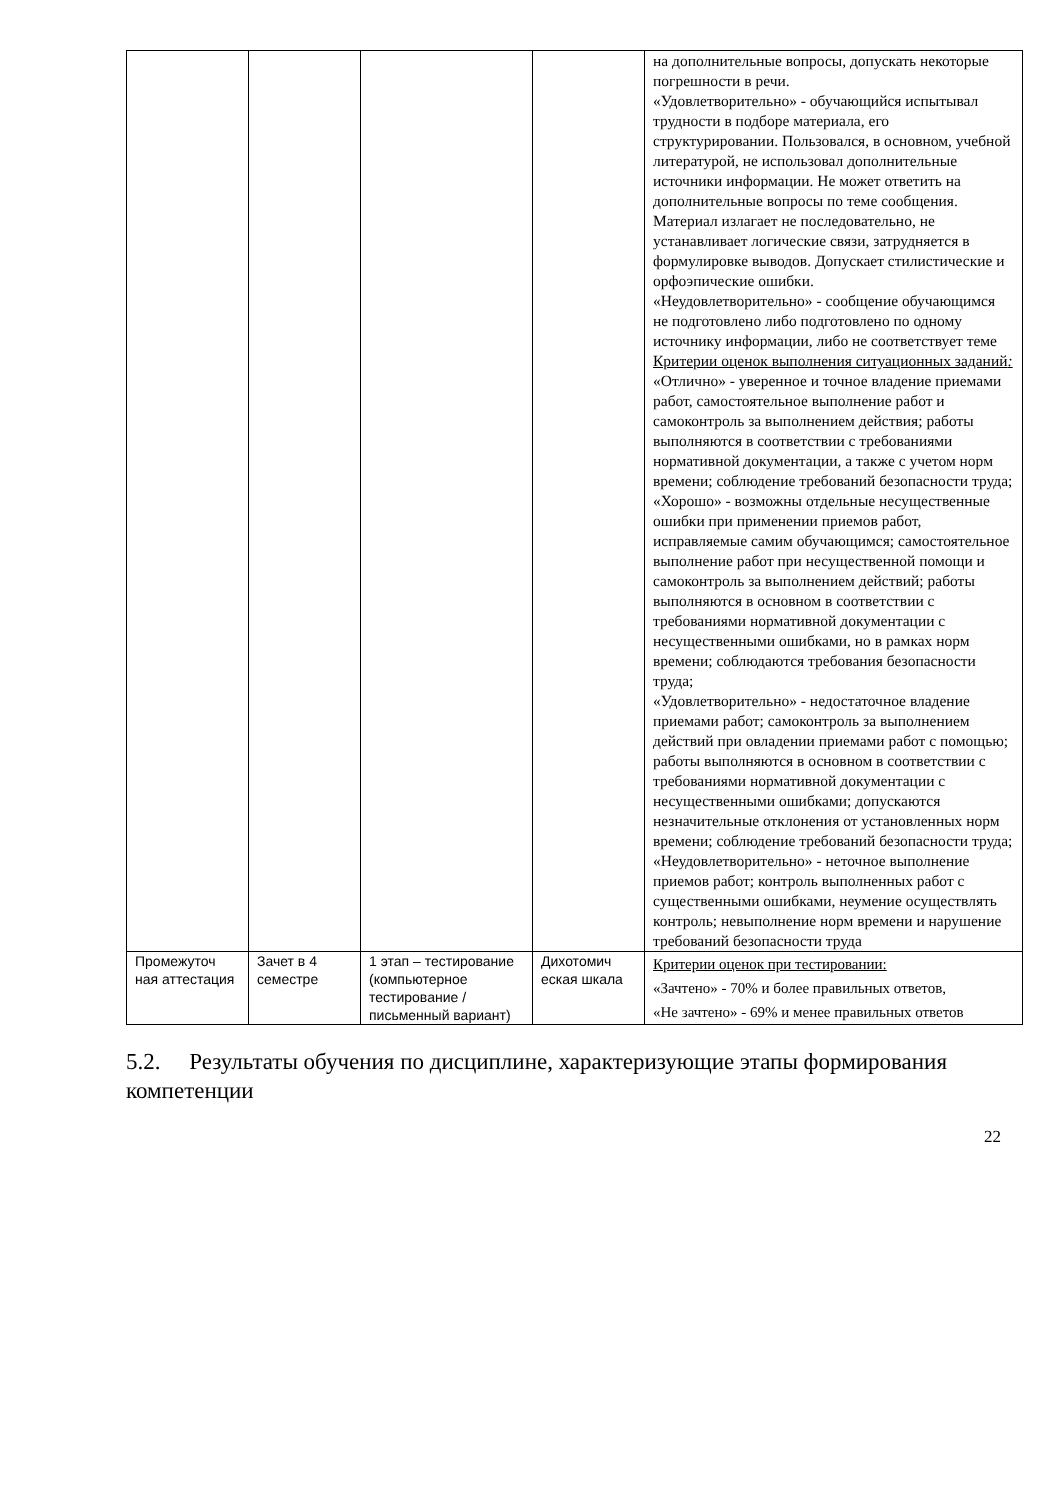| | | | | на дополнительные вопросы, допускать некоторые погрешности в речи. «Удовлетворительно» - обучающийся испытывал трудности в подборе материала, его структурировании. Пользовался, в основном, учебной литературой, не использовал дополнительные источники информации. Не может ответить на дополнительные вопросы по теме сообщения. Материал излагает не последовательно, не устанавливает логические связи, затрудняется в формулировке выводов. Допускает стилистические и орфоэпические ошибки. «Неудовлетворительно» - сообщение обучающимся не подготовлено либо подготовлено по одному источнику информации, либо не соответствует теме Критерии оценок выполнения ситуационных заданий : «Отлично» - уверенное и точное владение приемами работ, самостоятельное выполнение работ и самоконтроль за выполнением действия; работы выполняются в соответствии с требованиями нормативной документации, а также с учетом норм времени; соблюдение требований безопасности труда; «Хорошо» - возможны отдельные несущественные ошибки при применении приемов работ, исправляемые самим обучающимся; самостоятельное выполнение работ при несущественной помощи и самоконтроль за выполнением действий; работы выполняются в основном в соответствии с требованиями нормативной документации с несущественными ошибками, но в рамках норм времени; соблюдаются требования безопасности труда; «Удовлетворительно» - недостаточное владение приемами работ; самоконтроль за выполнением действий при овладении приемами работ с помощью; работы выполняются в основном в соответствии с требованиями нормативной документации с несущественными ошибками; допускаются незначительные отклонения от установленных норм времени; соблюдение требований безопасности труда; «Неудовлетворительно» - неточное выполнение приемов работ; контроль выполненных работ с существенными ошибками, неумение осуществлять контроль; невыполнение норм времени и нарушение требований безопасности труда |
| Промежуточ ная аттестация | Зачет в 4 семестре | 1 этап – тестирование (компьютерное тестирование / письменный вариант) | Дихотомич еская шкала | Критерии оценок при тестировании: «Зачтено» - 70% и более правильных ответов, «Не зачтено» - 69% и менее правильных ответов |
5.2. Результаты обучения по дисциплине, характеризующие этапы формирования компетенции
22